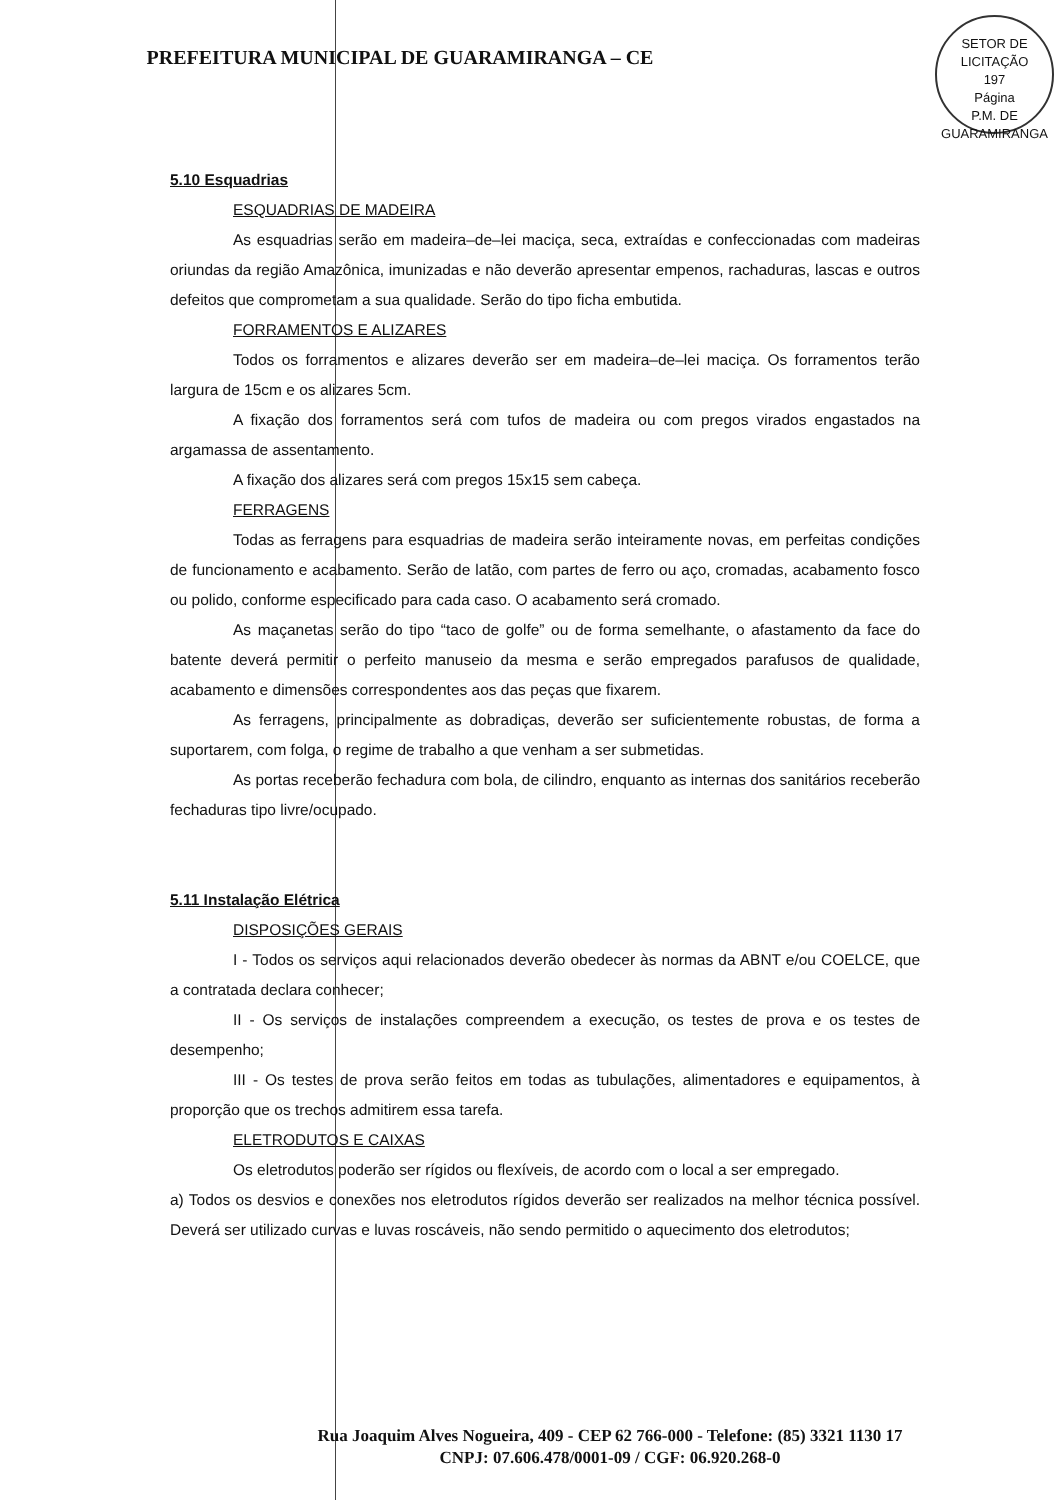PREFEITURA MUNICIPAL DE GUARAMIRANGA – CE
SETOR DE LICITAÇÃO
197
Página
P.M. DE GUARAMIRANGA
5.10 Esquadrias
ESQUADRIAS DE MADEIRA
As esquadrias serão em madeira–de–lei maciça, seca, extraídas e confeccionadas com madeiras oriundas da região Amazônica, imunizadas e não deverão apresentar empenos, rachaduras, lascas e outros defeitos que comprometam a sua qualidade. Serão do tipo ficha embutida.
FORRAMENTOS E ALIZARES
Todos os forramentos e alizares deverão ser em madeira–de–lei maciça. Os forramentos terão largura de 15cm e os alizares 5cm.
A fixação dos forramentos será com tufos de madeira ou com pregos virados engastados na argamassa de assentamento.
A fixação dos alizares será com pregos 15x15 sem cabeça.
FERRAGENS
Todas as ferragens para esquadrias de madeira serão inteiramente novas, em perfeitas condições de funcionamento e acabamento. Serão de latão, com partes de ferro ou aço, cromadas, acabamento fosco ou polido, conforme especificado para cada caso. O acabamento será cromado.
As maçanetas serão do tipo “taco de golfe” ou de forma semelhante, o afastamento da face do batente deverá permitir o perfeito manuseio da mesma e serão empregados parafusos de qualidade, acabamento e dimensões correspondentes aos das peças que fixarem.
As ferragens, principalmente as dobradiças, deverão ser suficientemente robustas, de forma a suportarem, com folga, o regime de trabalho a que venham a ser submetidas.
As portas receberão fechadura com bola, de cilindro, enquanto as internas dos sanitários receberão fechaduras tipo livre/ocupado.
5.11 Instalação Elétrica
DISPOSIÇÕES GERAIS
I - Todos os serviços aqui relacionados deverão obedecer às normas da ABNT e/ou COELCE, que a contratada declara conhecer;
II - Os serviços de instalações compreendem a execução, os testes de prova e os testes de desempenho;
III - Os testes de prova serão feitos em todas as tubulações, alimentadores e equipamentos, à proporção que os trechos admitirem essa tarefa.
ELETRODUTOS E CAIXAS
Os eletrodutos poderão ser rígidos ou flexíveis, de acordo com o local a ser empregado.
a) Todos os desvios e conexões nos eletrodutos rígidos deverão ser realizados na melhor técnica possível. Deverá ser utilizado curvas e luvas roscáveis, não sendo permitido o aquecimento dos eletrodutos;
Rua Joaquim Alves Nogueira, 409 - CEP 62 766-000 - Telefone: (85) 3321 1130 17
CNPJ: 07.606.478/0001-09 / CGF: 06.920.268-0